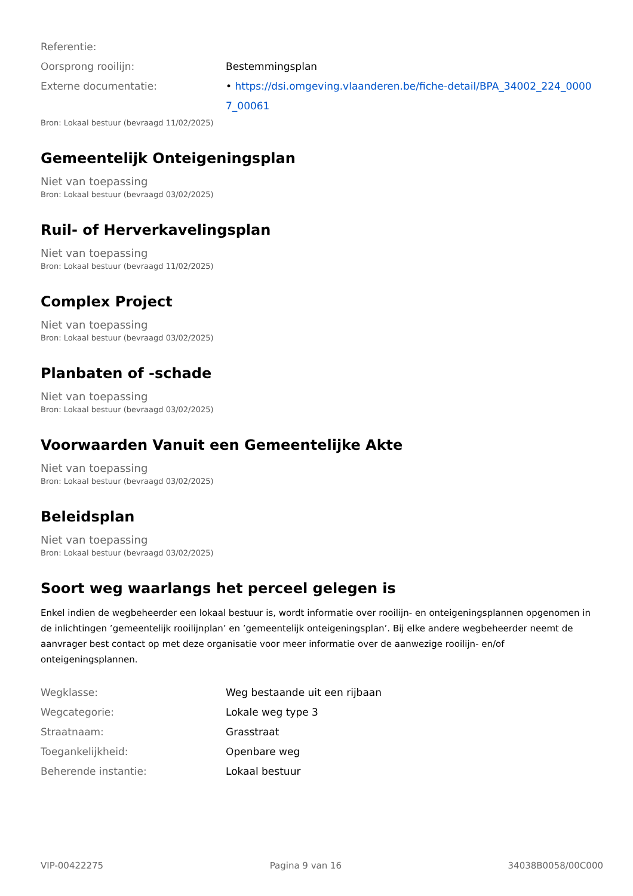Referentie:
Oorsprong rooilijn: Bestemmingsplan
Externe documentatie: • https://dsi.omgeving.vlaanderen.be/fiche-detail/BPA_34002_224_00007_00061
Bron: Lokaal bestuur (bevraagd 11/02/2025)
Gemeentelijk Onteigeningsplan
Niet van toepassing
Bron: Lokaal bestuur (bevraagd 03/02/2025)
Ruil- of Herverkavelingsplan
Niet van toepassing
Bron: Lokaal bestuur (bevraagd 11/02/2025)
Complex Project
Niet van toepassing
Bron: Lokaal bestuur (bevraagd 03/02/2025)
Planbaten of -schade
Niet van toepassing
Bron: Lokaal bestuur (bevraagd 03/02/2025)
Voorwaarden Vanuit een Gemeentelijke Akte
Niet van toepassing
Bron: Lokaal bestuur (bevraagd 03/02/2025)
Beleidsplan
Niet van toepassing
Bron: Lokaal bestuur (bevraagd 03/02/2025)
Soort weg waarlangs het perceel gelegen is
Enkel indien de wegbeheerder een lokaal bestuur is, wordt informatie over rooilijn- en onteigeningsplannen opgenomen in de inlichtingen ’gemeentelijk rooilijnplan’ en ’gemeentelijk onteigeningsplan’. Bij elke andere wegbeheerder neemt de aanvrager best contact op met deze organisatie voor meer informatie over de aanwezige rooilijn- en/of onteigeningsplannen.
Wegklasse: Weg bestaande uit een rijbaan
Wegcategorie: Lokale weg type 3
Straatnaam: Grasstraat
Toegankelijkheid: Openbare weg
Beherende instantie: Lokaal bestuur
VIP-00422275 Pagina 9 van 16 34038B0058/00C000